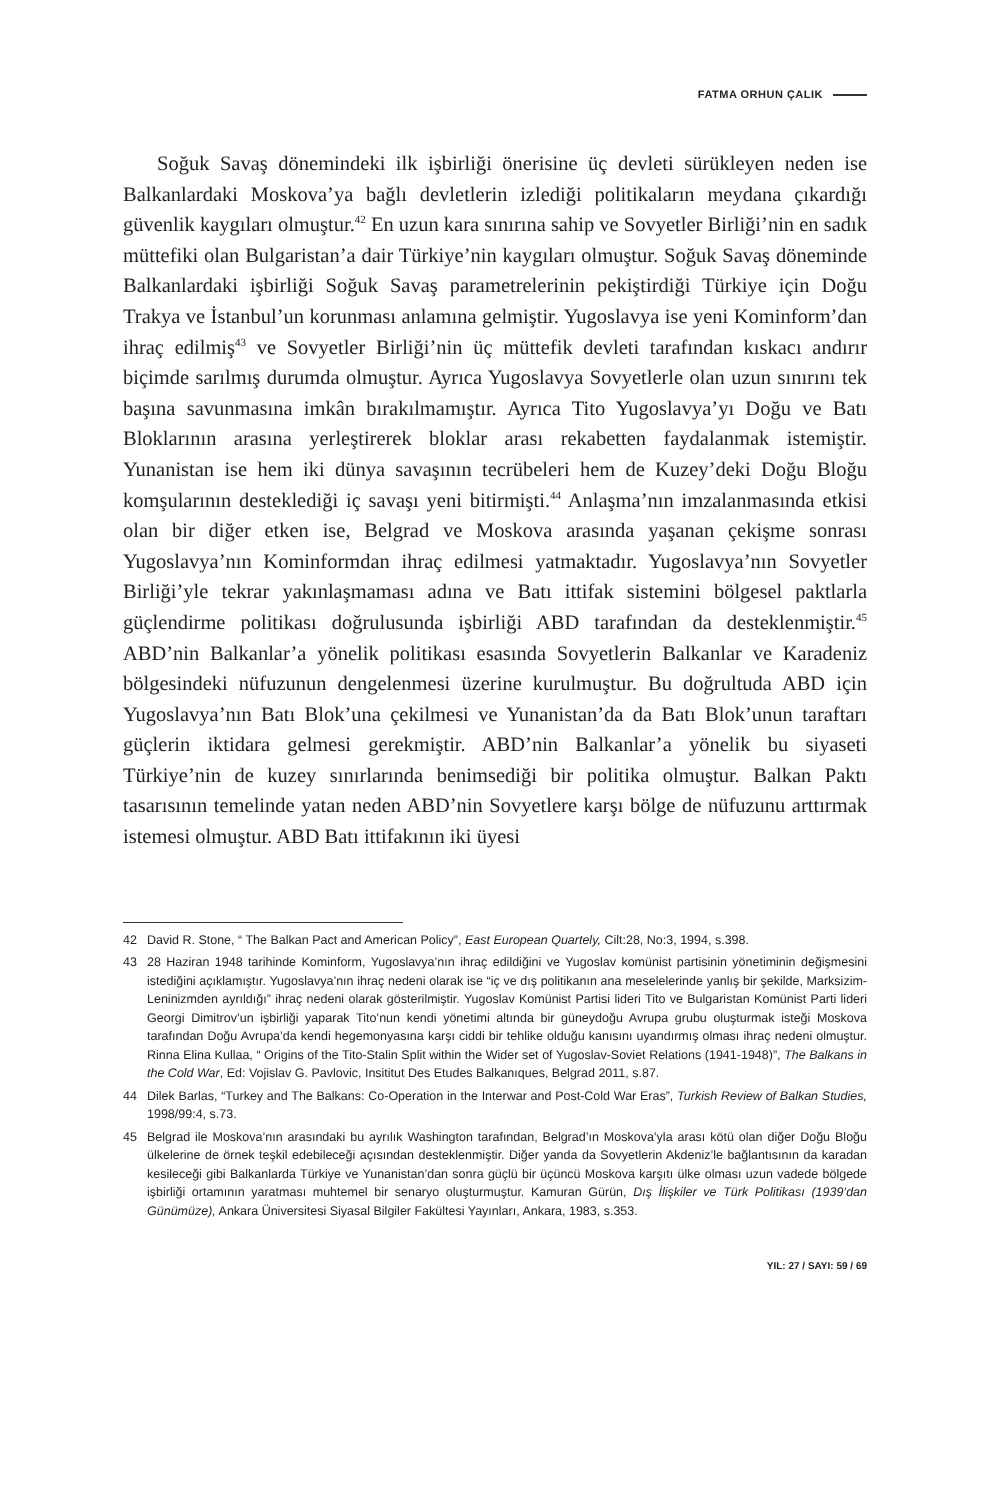FATMA ORHUN ÇALIK
Soğuk Savaş dönemindeki ilk işbirliği önerisine üç devleti sürükleyen neden ise Balkanlardaki Moskova’ya bağlı devletlerin izlediği politikaların meydana çıkardığı güvenlik kaygıları olmuştur.<sup>42</sup> En uzun kara sınırına sahip ve Sovyetler Birliği’nin en sadık müttefiki olan Bulgaristan’a dair Türkiye’nin kaygıları olmuştur. Soğuk Savaş döneminde Balkanlardaki işbirliği Soğuk Savaş parametrelerinin pekiştirdiği Türkiye için Doğu Trakya ve İstanbul’un korunması anlamına gelmiştir. Yugoslavya ise yeni Kominform’dan ihraç edilmiş<sup>43</sup> ve Sovyetler Birliği’nin üç müttefik devleti tarafından kıskacı andırır biçimde sarılmış durumda olmuştur. Ayrıca Yugoslavya Sovyetlerle olan uzun sınırını tek başına savunmasına imkân bırakılmamıştır. Ayrıca Tito Yugoslavya’yı Doğu ve Batı Bloklarının arasına yerleştirerek bloklar arası rekabetten faydalanmak istemiştir. Yunanistan ise hem iki dünya savaşının tecrübeleri hem de Kuzey’deki Doğu Bloğu komşularının desteklediği iç savaşı yeni bitirmişti.<sup>44</sup> Anlaşma’nın imzalanmasında etkisi olan bir diğer etken ise, Belgrad ve Moskova arasında yaşanan çekişme sonrası Yugoslavya’nın Kominformdan ihraç edilmesi yatmaktadır. Yugoslavya’nın Sovyetler Birliği’yle tekrar yakınlaşmaması adına ve Batı ittifak sistemini bölgesel paktlarla güçlendirme politikası doğrulusunda işbirliği ABD tarafından da desteklenmiştir.<sup>45</sup> ABD’nin Balkanlar’a yönelik politikası esasında Sovyetlerin Balkanlar ve Karadeniz bölgesindeki nüfuzunun dengelenmesi üzerine kurulmuştur. Bu doğrultuda ABD için Yugoslavya’nın Batı Blok’una çekilmesi ve Yunanistan’da da Batı Blok’unun taraftarı güçlerin iktidara gelmesi gerekmiştir. ABD’nin Balkanlar’a yönelik bu siyaseti Türkiye’nin de kuzey sınırlarında benimsediği bir politika olmuştur. Balkan Paktı tasarısının temelinde yatan neden ABD’nin Sovyetlere karşı bölge de nüfuzunu arttırmak istemesi olmuştur. ABD Batı ittifakının iki üyesi
42 David R. Stone, “ The Balkan Pact and American Policy”, East European Quartely, Cilt:28, No:3, 1994, s.398.
43 28 Haziran 1948 tarihinde Kominform, Yugoslavya’nın ihraç edildiğini ve Yugoslav komünist partisinin yönetiminin değişmesini istediğini açıklamıştır. Yugoslavya’nın ihraç nedeni olarak ise “iç ve dış politikanın ana meselelerinde yanlış bir şekilde, Marksizim-Leninizmden ayrıldığı” ihraç nedeni olarak gösterilmiştir. Yugoslav Komünist Partisi lideri Tito ve Bulgaristan Komünist Parti lideri Georgi Dimitrov’un işbirliği yaparak Tito’nun kendi yönetimi altında bir güneydoğu Avrupa grubu oluşturmak isteği Moskova tarafından Doğu Avrupa’da kendi hegemonyasına karşı ciddi bir tehlike olduğu kanısını uyandırmış olması ihraç nedeni olmuştur. Rinna Elina Kullaa, “ Origins of the Tito-Stalin Split within the Wider set of Yugoslav-Soviet Relations (1941-1948)”, The Balkans in the Cold War, Ed: Vojislav G. Pavlovic, Insititut Des Etudes Balkanıques, Belgrad 2011, s.87.
44 Dilek Barlas, “Turkey and The Balkans: Co-Operation in the Interwar and Post-Cold War Eras”, Turkish Review of Balkan Studies, 1998/99:4, s.73.
45 Belgrad ile Moskova’nın arasındaki bu ayrılık Washington tarafından, Belgrad’ın Moskova’yla arası kötü olan diğer Doğu Bloğu ülkelerine de örnek teşkil edebileceği açısından desteklenmiştir. Diğer yanda da Sovyetlerin Akdeniz’le bağlantısının da karadan kesileceği gibi Balkanlarda Türkiye ve Yunanistan’dan sonra güçlü bir üçüncü Moskova karşıtı ülke olması uzun vadede bölgede işbirliği ortamının yaratması muhtemel bir senaryo oluşturmuştur. Kamuran Gürün, Dış İlişkiler ve Türk Politikası (1939’dan Günümüze), Ankara Üniversitesi Siyasal Bilgiler Fakültesi Yayınları, Ankara, 1983, s.353.
YIL: 27 / SAYI: 59 / 69